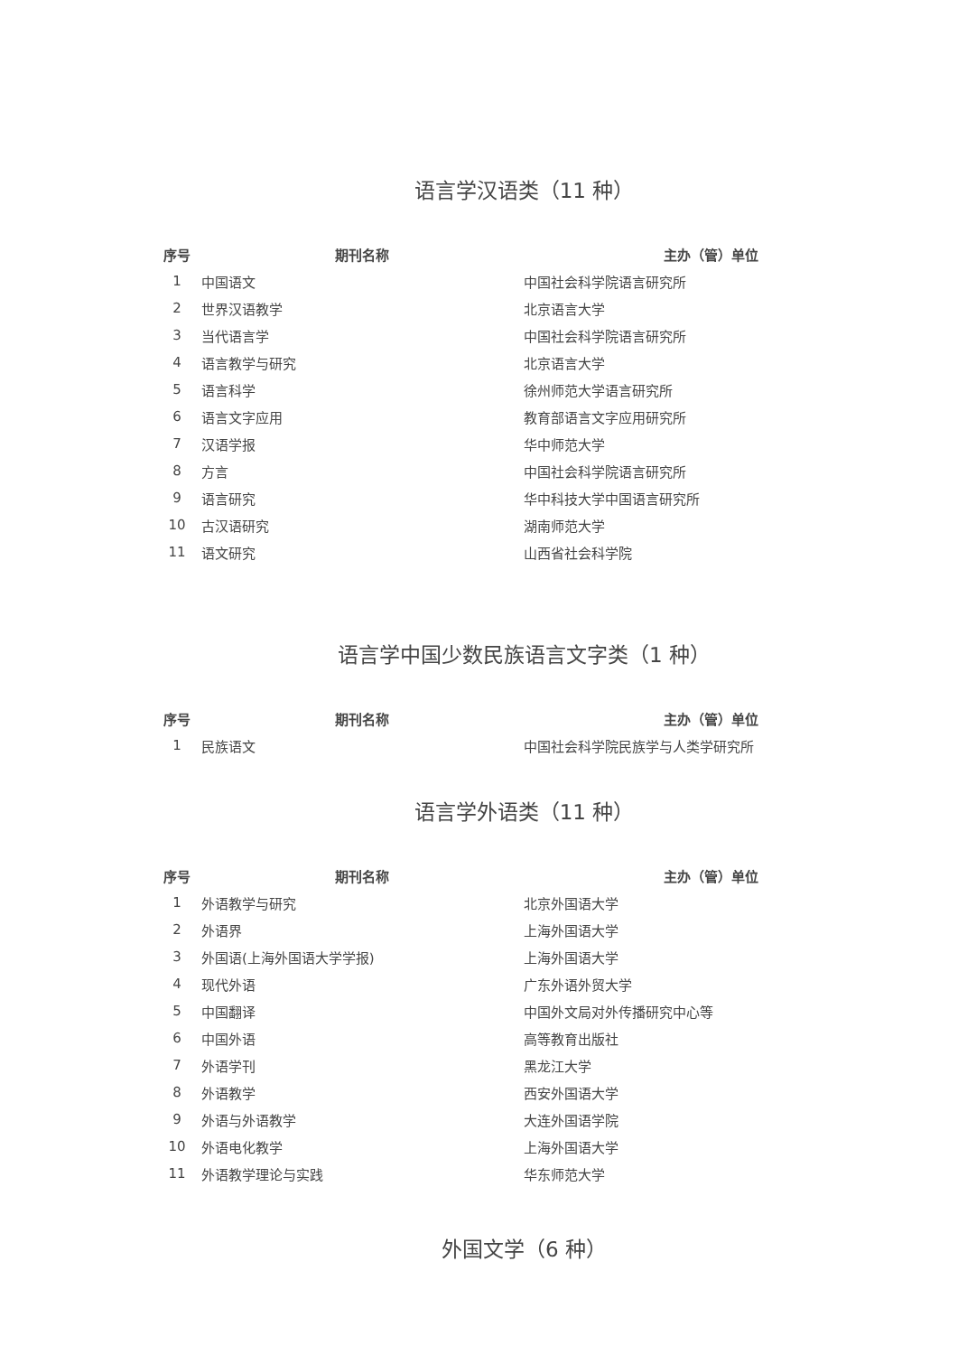语言学汉语类（11 种）
| 序号 | 期刊名称 | 主办（管）单位 |
| --- | --- | --- |
| 1 | 中国语文 | 中国社会科学院语言研究所 |
| 2 | 世界汉语教学 | 北京语言大学 |
| 3 | 当代语言学 | 中国社会科学院语言研究所 |
| 4 | 语言教学与研究 | 北京语言大学 |
| 5 | 语言科学 | 徐州师范大学语言研究所 |
| 6 | 语言文字应用 | 教育部语言文字应用研究所 |
| 7 | 汉语学报 | 华中师范大学 |
| 8 | 方言 | 中国社会科学院语言研究所 |
| 9 | 语言研究 | 华中科技大学中国语言研究所 |
| 10 | 古汉语研究 | 湖南师范大学 |
| 11 | 语文研究 | 山西省社会科学院 |
语言学中国少数民族语言文字类（1 种）
| 序号 | 期刊名称 | 主办（管）单位 |
| --- | --- | --- |
| 1 | 民族语文 | 中国社会科学院民族学与人类学研究所 |
语言学外语类（11 种）
| 序号 | 期刊名称 | 主办（管）单位 |
| --- | --- | --- |
| 1 | 外语教学与研究 | 北京外国语大学 |
| 2 | 外语界 | 上海外国语大学 |
| 3 | 外国语(上海外国语大学学报) | 上海外国语大学 |
| 4 | 现代外语 | 广东外语外贸大学 |
| 5 | 中国翻译 | 中国外文局对外传播研究中心等 |
| 6 | 中国外语 | 高等教育出版社 |
| 7 | 外语学刊 | 黑龙江大学 |
| 8 | 外语教学 | 西安外国语大学 |
| 9 | 外语与外语教学 | 大连外国语学院 |
| 10 | 外语电化教学 | 上海外国语大学 |
| 11 | 外语教学理论与实践 | 华东师范大学 |
外国文学（6 种）